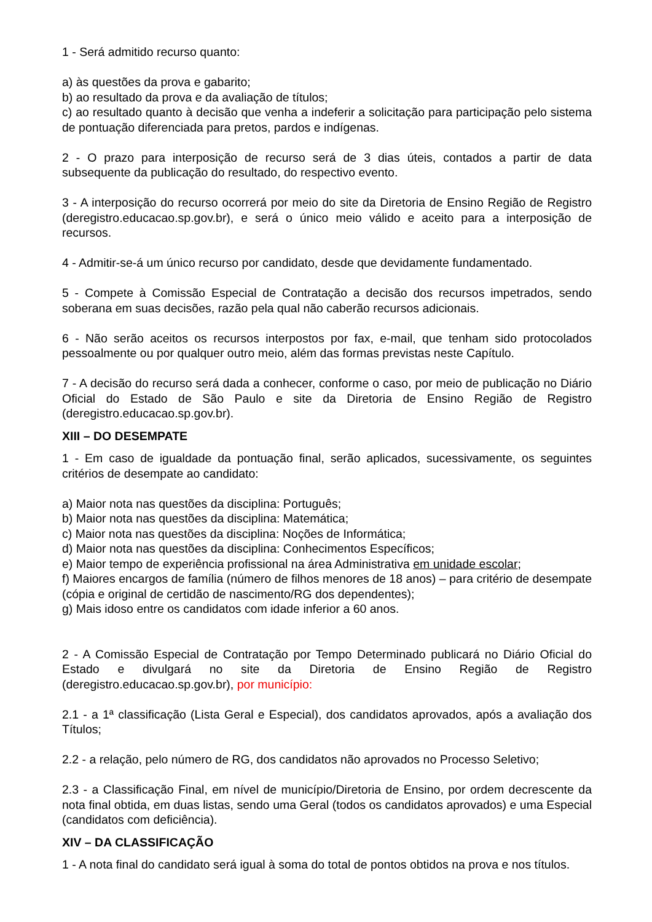1 - Será admitido recurso quanto:
a) às questões da prova e gabarito;
b) ao resultado da prova e da avaliação de títulos;
c) ao resultado quanto à decisão que venha a indeferir a solicitação para participação pelo sistema de pontuação diferenciada para pretos, pardos e indígenas.
2 - O prazo para interposição de recurso será de 3 dias úteis, contados a partir de data subsequente da publicação do resultado, do respectivo evento.
3 - A interposição do recurso ocorrerá por meio do site da Diretoria de Ensino Região de Registro (deregistro.educacao.sp.gov.br), e será o único meio válido e aceito para a interposição de recursos.
4 - Admitir-se-á um único recurso por candidato, desde que devidamente fundamentado.
5 - Compete à Comissão Especial de Contratação a decisão dos recursos impetrados, sendo soberana em suas decisões, razão pela qual não caberão recursos adicionais.
6 - Não serão aceitos os recursos interpostos por fax, e-mail, que tenham sido protocolados pessoalmente ou por qualquer outro meio, além das formas previstas neste Capítulo.
7 - A decisão do recurso será dada a conhecer, conforme o caso, por meio de publicação no Diário Oficial do Estado de São Paulo e site da Diretoria de Ensino Região de Registro (deregistro.educacao.sp.gov.br).
XIII – DO DESEMPATE
1 - Em caso de igualdade da pontuação final, serão aplicados, sucessivamente, os seguintes critérios de desempate ao candidato:
a) Maior nota nas questões da disciplina: Português;
b) Maior nota nas questões da disciplina: Matemática;
c) Maior nota nas questões da disciplina: Noções de Informática;
d) Maior nota nas questões da disciplina: Conhecimentos Específicos;
e) Maior tempo de experiência profissional na área Administrativa em unidade escolar;
f) Maiores encargos de família (número de filhos menores de 18 anos) – para critério de desempate (cópia e original de certidão de nascimento/RG dos dependentes);
g) Mais idoso entre os candidatos com idade inferior a 60 anos.
2 - A Comissão Especial de Contratação por Tempo Determinado publicará no Diário Oficial do Estado e divulgará no site da Diretoria de Ensino Região de Registro (deregistro.educacao.sp.gov.br), por município:
2.1 - a 1ª classificação (Lista Geral e Especial), dos candidatos aprovados, após a avaliação dos Títulos;
2.2 - a relação, pelo número de RG, dos candidatos não aprovados no Processo Seletivo;
2.3 - a Classificação Final, em nível de município/Diretoria de Ensino, por ordem decrescente da nota final obtida, em duas listas, sendo uma Geral (todos os candidatos aprovados) e uma Especial (candidatos com deficiência).
XIV – DA CLASSIFICAÇÃO
1 - A nota final do candidato será igual à soma do total de pontos obtidos na prova e nos títulos.